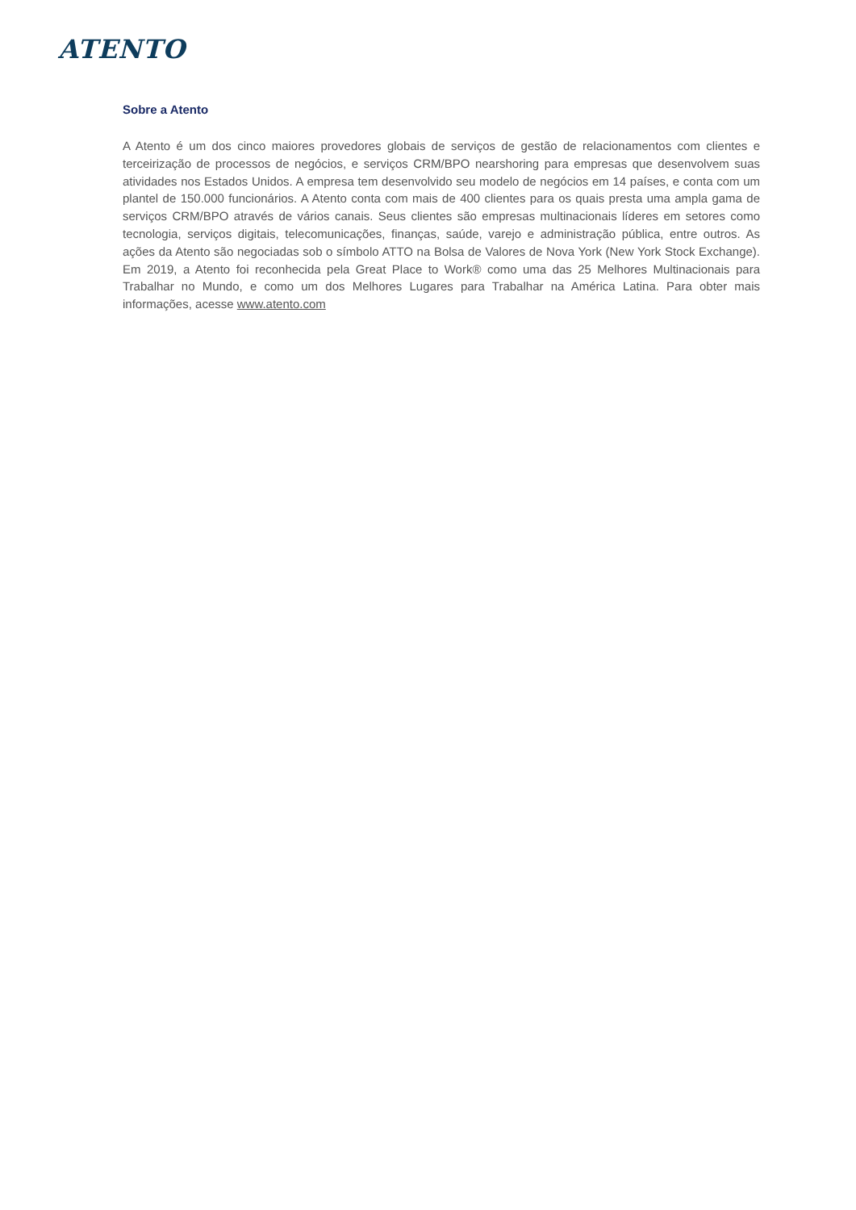ATENTO
Sobre a Atento
A Atento é um dos cinco maiores provedores globais de serviços de gestão de relacionamentos com clientes e terceirização de processos de negócios, e serviços CRM/BPO nearshoring para empresas que desenvolvem suas atividades nos Estados Unidos. A empresa tem desenvolvido seu modelo de negócios em 14 países, e conta com um plantel de 150.000 funcionários. A Atento conta com mais de 400 clientes para os quais presta uma ampla gama de serviços CRM/BPO através de vários canais. Seus clientes são empresas multinacionais líderes em setores como tecnologia, serviços digitais, telecomunicações, finanças, saúde, varejo e administração pública, entre outros. As ações da Atento são negociadas sob o símbolo ATTO na Bolsa de Valores de Nova York (New York Stock Exchange). Em 2019, a Atento foi reconhecida pela Great Place to Work® como uma das 25 Melhores Multinacionais para Trabalhar no Mundo, e como um dos Melhores Lugares para Trabalhar na América Latina. Para obter mais informações, acesse www.atento.com